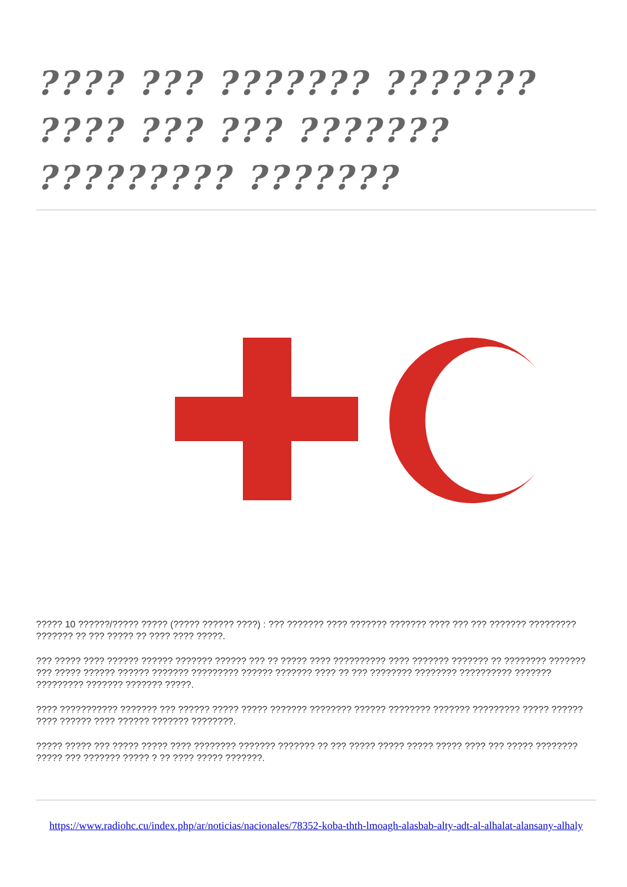???? ??? ??????? ??????? ???? ??? ??? ??????? ????????? ???????
????? 10 ??????/????? ????? (????? ?????? ????) : ??? ??????? ???? ??????? ??????? ???? ??? ??? ??????? ????????? ??????? ?? ??? ????? ?? ???? ???? ?????.
??? ????? ???? ?????? ?????? ??????? ?????? ??? ?? ????? ???? ?????????? ???? ??????? ??????? ?? ???????? ??????? ??? ????? ?????? ?????? ??????? ????????? ?????? ??????? ???? ?? ??? ???????? ???????? ?????????? ??????? ????????? ??????? ??????? ?????.
???? ??????????? ??????? ??? ?????? ????? ????? ??????? ???????? ?????? ???????? ??????? ????????? ????? ?????? ???? ?????? ???? ?????? ??????? ????????.
????? ????? ??? ????? ????? ???? ???????? ??????? ??????? ?? ??? ????? ????? ????? ????? ???? ??? ????? ???????? ????? ??? ??????? ????? ? ?? ???? ????? ???????.
https://www.radiohc.cu/index.php/ar/noticias/nacionales/78352-koba-thth-lmoagh-alasbab-alty-adt-al-alhalat-alansany-alhaly